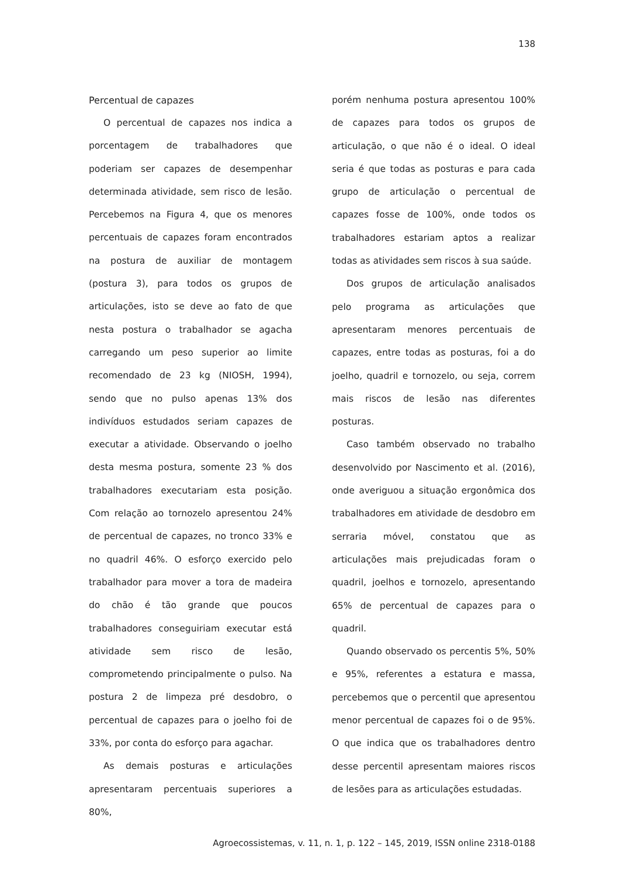138
Percentual de capazes
O percentual de capazes nos indica a porcentagem de trabalhadores que poderiam ser capazes de desempenhar determinada atividade, sem risco de lesão. Percebemos na Figura 4, que os menores percentuais de capazes foram encontrados na postura de auxiliar de montagem (postura 3), para todos os grupos de articulações, isto se deve ao fato de que nesta postura o trabalhador se agacha carregando um peso superior ao limite recomendado de 23 kg (NIOSH, 1994), sendo que no pulso apenas 13% dos indivíduos estudados seriam capazes de executar a atividade. Observando o joelho desta mesma postura, somente 23 % dos trabalhadores executariam esta posição. Com relação ao tornozelo apresentou 24% de percentual de capazes, no tronco 33% e no quadril 46%. O esforço exercido pelo trabalhador para mover a tora de madeira do chão é tão grande que poucos trabalhadores conseguiriam executar está atividade sem risco de lesão, comprometendo principalmente o pulso. Na postura 2 de limpeza pré desdobro, o percentual de capazes para o joelho foi de 33%, por conta do esforço para agachar.
As demais posturas e articulações apresentaram percentuais superiores a 80%,
porém nenhuma postura apresentou 100% de capazes para todos os grupos de articulação, o que não é o ideal. O ideal seria é que todas as posturas e para cada grupo de articulação o percentual de capazes fosse de 100%, onde todos os trabalhadores estariam aptos a realizar todas as atividades sem riscos à sua saúde.
Dos grupos de articulação analisados pelo programa as articulações que apresentaram menores percentuais de capazes, entre todas as posturas, foi a do joelho, quadril e tornozelo, ou seja, correm mais riscos de lesão nas diferentes posturas.
Caso também observado no trabalho desenvolvido por Nascimento et al. (2016), onde averiguou a situação ergonômica dos trabalhadores em atividade de desdobro em serraria móvel, constatou que as articulações mais prejudicadas foram o quadril, joelhos e tornozelo, apresentando 65% de percentual de capazes para o quadril.
Quando observado os percentis 5%, 50% e 95%, referentes a estatura e massa, percebemos que o percentil que apresentou menor percentual de capazes foi o de 95%. O que indica que os trabalhadores dentro desse percentil apresentam maiores riscos de lesões para as articulações estudadas.
Agroecossistemas, v. 11, n. 1, p. 122 – 145, 2019, ISSN online 2318-0188